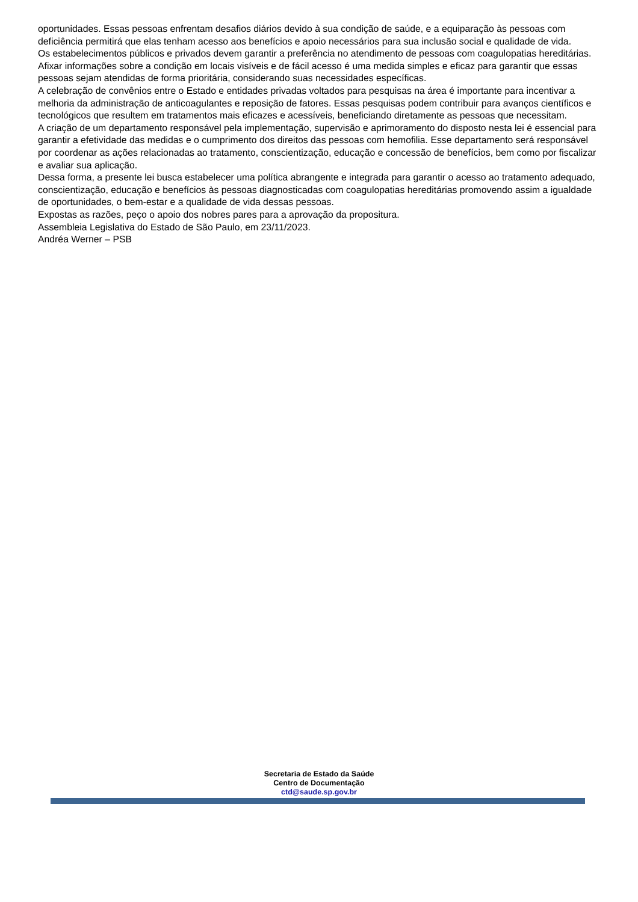oportunidades. Essas pessoas enfrentam desafios diários devido à sua condição de saúde, e a equiparação às pessoas com deficiência permitirá que elas tenham acesso aos benefícios e apoio necessários para sua inclusão social e qualidade de vida.
Os estabelecimentos públicos e privados devem garantir a preferência no atendimento de pessoas com coagulopatias hereditárias. Afixar informações sobre a condição em locais visíveis e de fácil acesso é uma medida simples e eficaz para garantir que essas pessoas sejam atendidas de forma prioritária, considerando suas necessidades específicas.
A celebração de convênios entre o Estado e entidades privadas voltados para pesquisas na área é importante para incentivar a melhoria da administração de anticoagulantes e reposição de fatores. Essas pesquisas podem contribuir para avanços científicos e tecnológicos que resultem em tratamentos mais eficazes e acessíveis, beneficiando diretamente as pessoas que necessitam.
A criação de um departamento responsável pela implementação, supervisão e aprimoramento do disposto nesta lei é essencial para garantir a efetividade das medidas e o cumprimento dos direitos das pessoas com hemofilia. Esse departamento será responsável por coordenar as ações relacionadas ao tratamento, conscientização, educação e concessão de benefícios, bem como por fiscalizar e avaliar sua aplicação.
Dessa forma, a presente lei busca estabelecer uma política abrangente e integrada para garantir o acesso ao tratamento adequado, conscientização, educação e benefícios às pessoas diagnosticadas com coagulopatias hereditárias promovendo assim a igualdade de oportunidades, o bem-estar e a qualidade de vida dessas pessoas.
Expostas as razões, peço o apoio dos nobres pares para a aprovação da propositura.
Assembleia Legislativa do Estado de São Paulo, em 23/11/2023.
Andréa Werner – PSB
Secretaria de Estado da Saúde
Centro de Documentação
ctd@saude.sp.gov.br